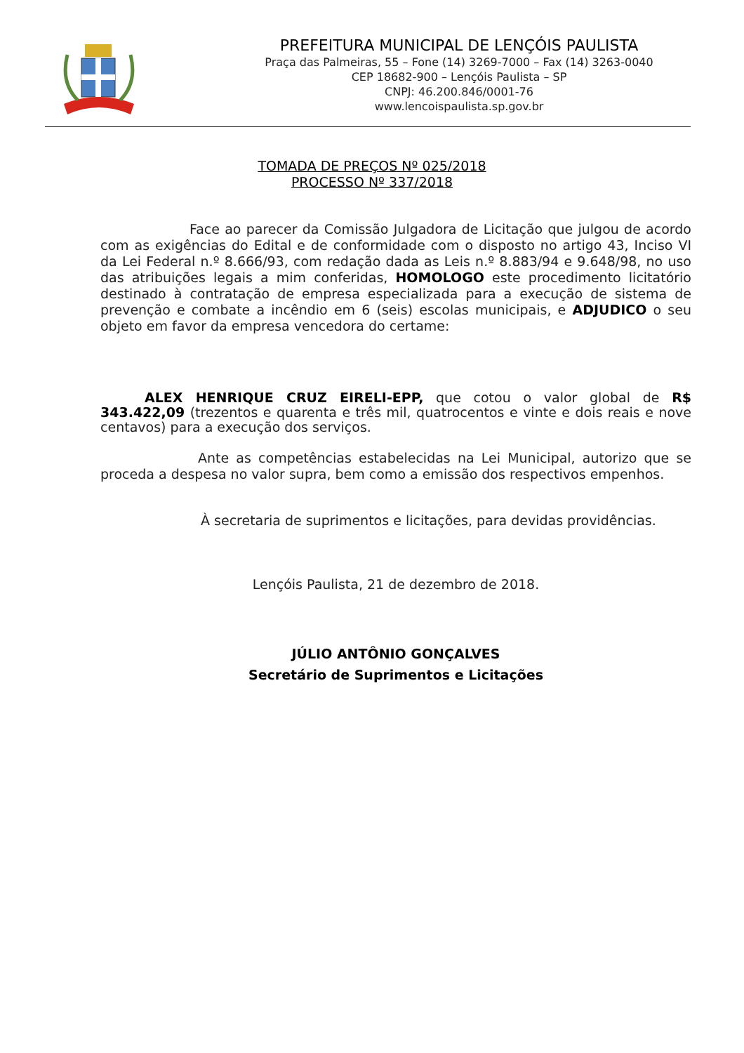PREFEITURA MUNICIPAL DE LENÇÓIS PAULISTA
Praça das Palmeiras, 55 – Fone (14) 3269-7000 – Fax (14) 3263-0040
CEP 18682-900 – Lençóis Paulista – SP
CNPJ: 46.200.846/0001-76
www.lencoispaulista.sp.gov.br
TOMADA DE PREÇOS Nº 025/2018
PROCESSO Nº 337/2018
Face ao parecer da Comissão Julgadora de Licitação que julgou de acordo com as exigências do Edital e de conformidade com o disposto no artigo 43, Inciso VI da Lei Federal n.º 8.666/93, com redação dada as Leis n.º 8.883/94 e 9.648/98, no uso das atribuições legais a mim conferidas, HOMOLOGO este procedimento licitatório destinado à contratação de empresa especializada para a execução de sistema de prevenção e combate a incêndio em 6 (seis) escolas municipais, e ADJUDICO o seu objeto em favor da empresa vencedora do certame:
ALEX HENRIQUE CRUZ EIRELI-EPP, que cotou o valor global de R$ 343.422,09 (trezentos e quarenta e três mil, quatrocentos e vinte e dois reais e nove centavos) para a execução dos serviços.
Ante as competências estabelecidas na Lei Municipal, autorizo que se proceda a despesa no valor supra, bem como a emissão dos respectivos empenhos.
À secretaria de suprimentos e licitações, para devidas providências.
Lençóis Paulista, 21 de dezembro de 2018.
JÚLIO ANTÔNIO GONÇALVES
Secretário de Suprimentos e Licitações